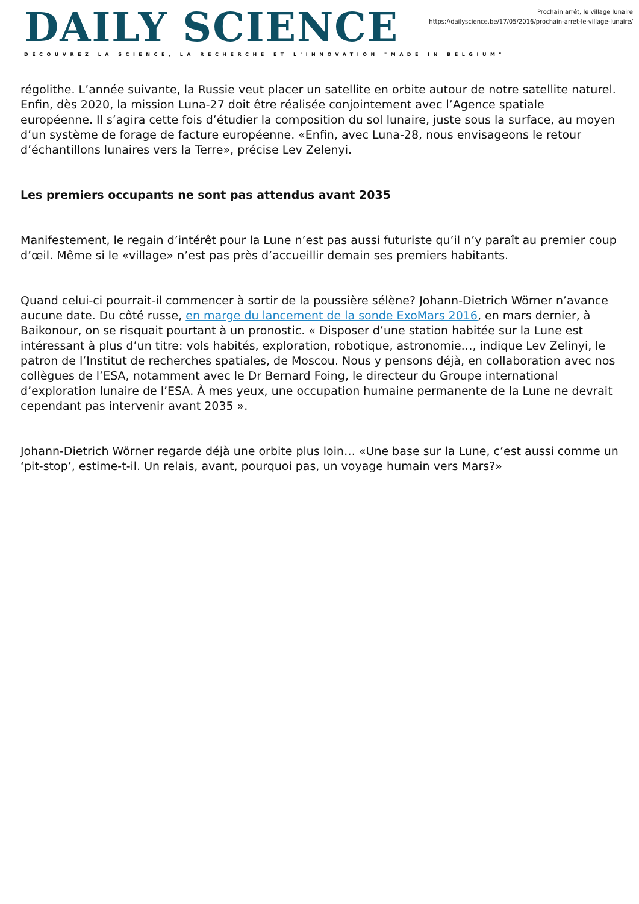DAILY SCIENCE
DÉCOUVREZ LA SCIENCE, LA RECHERCHE ET L'INNOVATION "MADE IN BELGIUM"
Prochain arrêt, le village lunaire
https://dailyscience.be/17/05/2016/prochain-arret-le-village-lunaire/
régolithe. L’année suivante, la Russie veut placer un satellite en orbite autour de notre satellite naturel. Enfin, dès 2020, la mission Luna-27 doit être réalisée conjointement avec l’Agence spatiale européenne. Il s’agira cette fois d’étudier la composition du sol lunaire, juste sous la surface, au moyen d’un système de forage de facture européenne. «Enfin, avec Luna-28, nous envisageons le retour d’échantillons lunaires vers la Terre», précise Lev Zelenyi.
Les premiers occupants ne sont pas attendus avant 2035
Manifestement, le regain d’intérêt pour la Lune n’est pas aussi futuriste qu’il n’y paraît au premier coup d’œil. Même si le «village» n’est pas près d’accueillir demain ses premiers habitants.
Quand celui-ci pourrait-il commencer à sortir de la poussière sélène? Johann-Dietrich Wörner n’avance aucune date. Du côté russe, en marge du lancement de la sonde ExoMars 2016, en mars dernier, à Baikonour, on se risquait pourtant à un pronostic. « Disposer d’une station habitée sur la Lune est intéressant à plus d’un titre: vols habités, exploration, robotique, astronomie…, indique Lev Zelinyi, le patron de l’Institut de recherches spatiales, de Moscou. Nous y pensons déjà, en collaboration avec nos collègues de l’ESA, notamment avec le Dr Bernard Foing, le directeur du Groupe international d’exploration lunaire de l’ESA. À mes yeux, une occupation humaine permanente de la Lune ne devrait cependant pas intervenir avant 2035 ».
Johann-Dietrich Wörner regarde déjà une orbite plus loin… «Une base sur la Lune, c’est aussi comme un ‘pit-stop’, estime-t-il. Un relais, avant, pourquoi pas, un voyage humain vers Mars?»